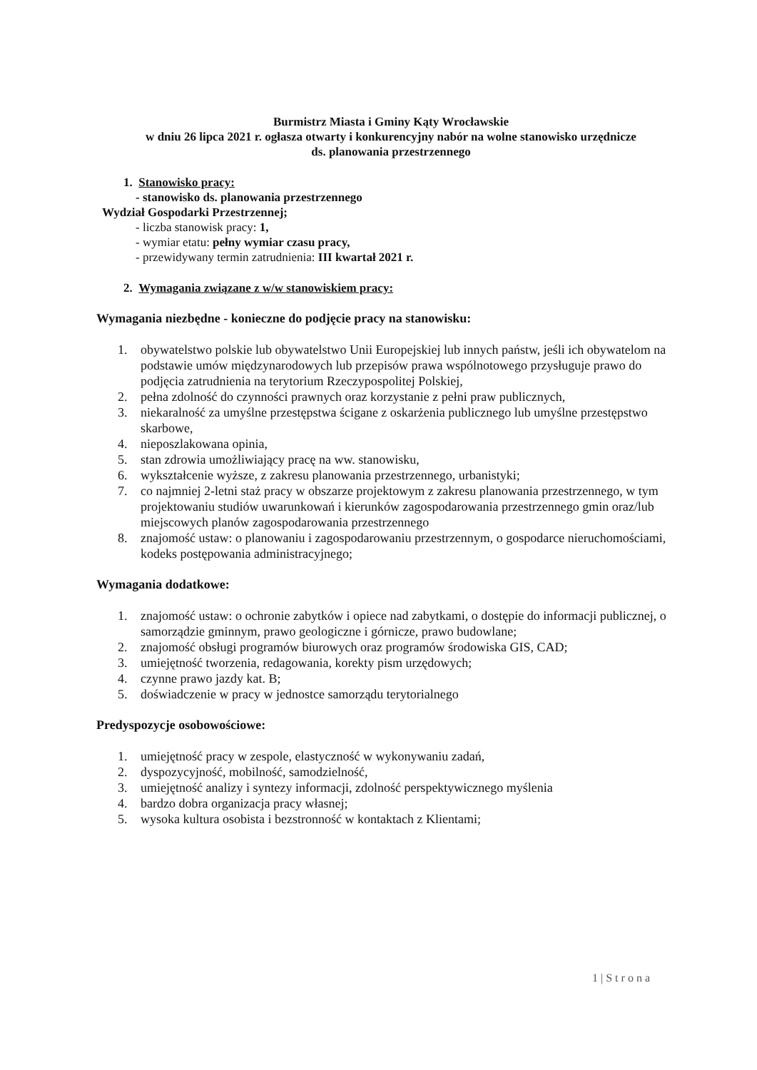Burmistrz Miasta i Gminy Kąty Wrocławskie
w dniu 26 lipca 2021 r. ogłasza otwarty i konkurencyjny nabór na wolne stanowisko urzędnicze
ds. planowania przestrzennego
1. Stanowisko pracy:
- stanowisko ds. planowania przestrzennego
Wydział Gospodarki Przestrzennej;
- liczba stanowisk pracy: 1,
- wymiar etatu: pełny wymiar czasu pracy,
- przewidywany termin zatrudnienia: III kwartał 2021 r.
2. Wymagania związane z w/w stanowiskiem pracy:
Wymagania niezbędne - konieczne do podjęcie pracy na stanowisku:
1. obywatelstwo polskie lub obywatelstwo Unii Europejskiej lub innych państw, jeśli ich obywatelom na podstawie umów międzynarodowych lub przepisów prawa wspólnotowego przysługuje prawo do podjęcia zatrudnienia na terytorium Rzeczypospolitej Polskiej,
2. pełna zdolność do czynności prawnych oraz korzystanie z pełni praw publicznych,
3. niekaralność za umyślne przestępstwa ścigane z oskarżenia publicznego lub umyślne przestępstwo skarbowe,
4. nieposzlakowana opinia,
5. stan zdrowia umożliwiający pracę na ww. stanowisku,
6. wykształcenie wyższe, z zakresu planowania przestrzennego, urbanistyki;
7. co najmniej 2-letni staż pracy w obszarze projektowym z zakresu planowania przestrzennego, w tym projektowaniu studiów uwarunkowań i kierunków zagospodarowania przestrzennego gmin oraz/lub miejscowych planów zagospodarowania przestrzennego
8. znajomość ustaw: o planowaniu i zagospodarowaniu przestrzennym, o gospodarce nieruchomościami, kodeks postępowania administracyjnego;
Wymagania dodatkowe:
1. znajomość ustaw: o ochronie zabytków i opiece nad zabytkami, o dostępie do informacji publicznej, o samorządzie gminnym, prawo geologiczne i górnicze, prawo budowlane;
2. znajomość obsługi programów biurowych oraz programów środowiska GIS, CAD;
3. umiejętność tworzenia, redagowania, korekty pism urzędowych;
4. czynne prawo jazdy kat. B;
5. doświadczenie w pracy w jednostce samorządu terytorialnego
Predyspozycje osobowościowe:
1. umiejętność pracy w zespole, elastyczność w wykonywaniu zadań,
2. dyspozycyjność, mobilność, samodzielność,
3. umiejętność analizy i syntezy informacji, zdolność perspektywicznego myślenia
4. bardzo dobra organizacja pracy własnej;
5. wysoka kultura osobista i bezstronność w kontaktach z Klientami;
1 | S t r o n a